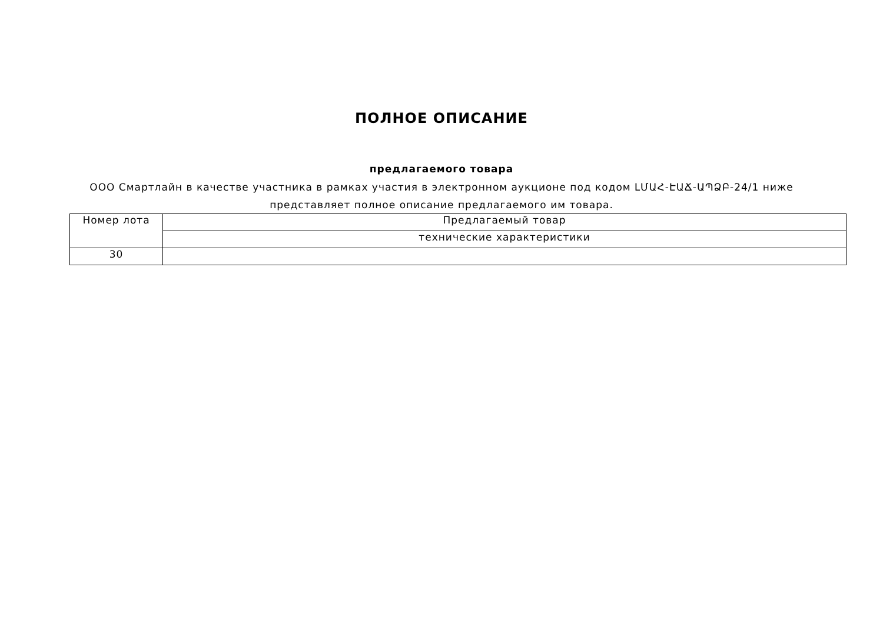ПОЛНОЕ ОПИСАНИЕ
предлагаемого товара
ООО Смартлайн в качестве участника в рамках участия в электронном аукционе под кодом ԼՄԱՀ-ԷԱՃ-ԱՊՁԲ-24/1 ниже представляет полное описание предлагаемого им товара.
| Номер лота | Предлагаемый товар |
| | технические характеристики |
| 30 | |